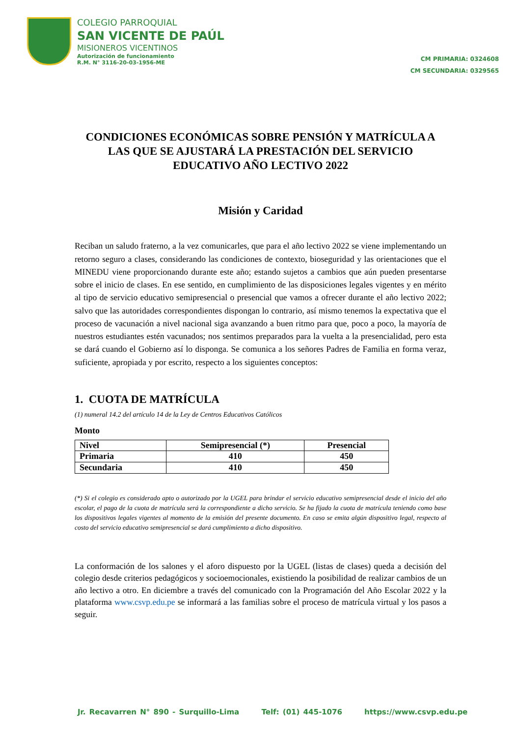COLEGIO PARROQUIAL
SAN VICENTE DE PAÚL
MISIONEROS VICENTINOS
Autorización de funcionamiento
R.M. N° 3116-20-03-1956-ME
CM PRIMARIA: 0324608
CM SECUNDARIA: 0329565
CONDICIONES ECONÓMICAS SOBRE PENSIÓN Y MATRÍCULA A LAS QUE SE AJUSTARÁ LA PRESTACIÓN DEL SERVICIO EDUCATIVO AÑO LECTIVO 2022
Misión y Caridad
Reciban un saludo fraterno, a la vez comunicarles, que para el año lectivo 2022 se viene implementando un retorno seguro a clases, considerando las condiciones de contexto, bioseguridad y las orientaciones que el MINEDU viene proporcionando durante este año; estando sujetos a cambios que aún pueden presentarse sobre el inicio de clases. En ese sentido, en cumplimiento de las disposiciones legales vigentes y en mérito al tipo de servicio educativo semipresencial o presencial que vamos a ofrecer durante el año lectivo 2022; salvo que las autoridades correspondientes dispongan lo contrario, así mismo tenemos la expectativa que el proceso de vacunación a nivel nacional siga avanzando a buen ritmo para que, poco a poco, la mayoría de nuestros estudiantes estén vacunados; nos sentimos preparados para la vuelta a la presencialidad, pero esta se dará cuando el Gobierno así lo disponga. Se comunica a los señores Padres de Familia en forma veraz, suficiente, apropiada y por escrito, respecto a los siguientes conceptos:
1. CUOTA DE MATRÍCULA
(1) numeral 14.2 del artículo 14 de la Ley de Centros Educativos Católicos
Monto
| Nivel | Semipresencial (*) | Presencial |
| Primaria | 410 | 450 |
| Secundaria | 410 | 450 |
(*) Si el colegio es considerado apto o autorizado por la UGEL para brindar el servicio educativo semipresencial desde el inicio del año escolar, el pago de la cuota de matrícula será la correspondiente a dicho servicio. Se ha fijado la cuota de matrícula teniendo como base los dispositivos legales vigentes al momento de la emisión del presente documento. En caso se emita algún dispositivo legal, respecto al costo del servicio educativo semipresencial se dará cumplimiento a dicho dispositivo.
La conformación de los salones y el aforo dispuesto por la UGEL (listas de clases) queda a decisión del colegio desde criterios pedagógicos y socioemocionales, existiendo la posibilidad de realizar cambios de un año lectivo a otro. En diciembre a través del comunicado con la Programación del Año Escolar 2022 y la plataforma www.csvp.edu.pe se informará a las familias sobre el proceso de matrícula virtual y los pasos a seguir.
Jr. Recavarren N° 890 - Surquillo-Lima Telf: (01) 445-1076 https://www.csvp.edu.pe